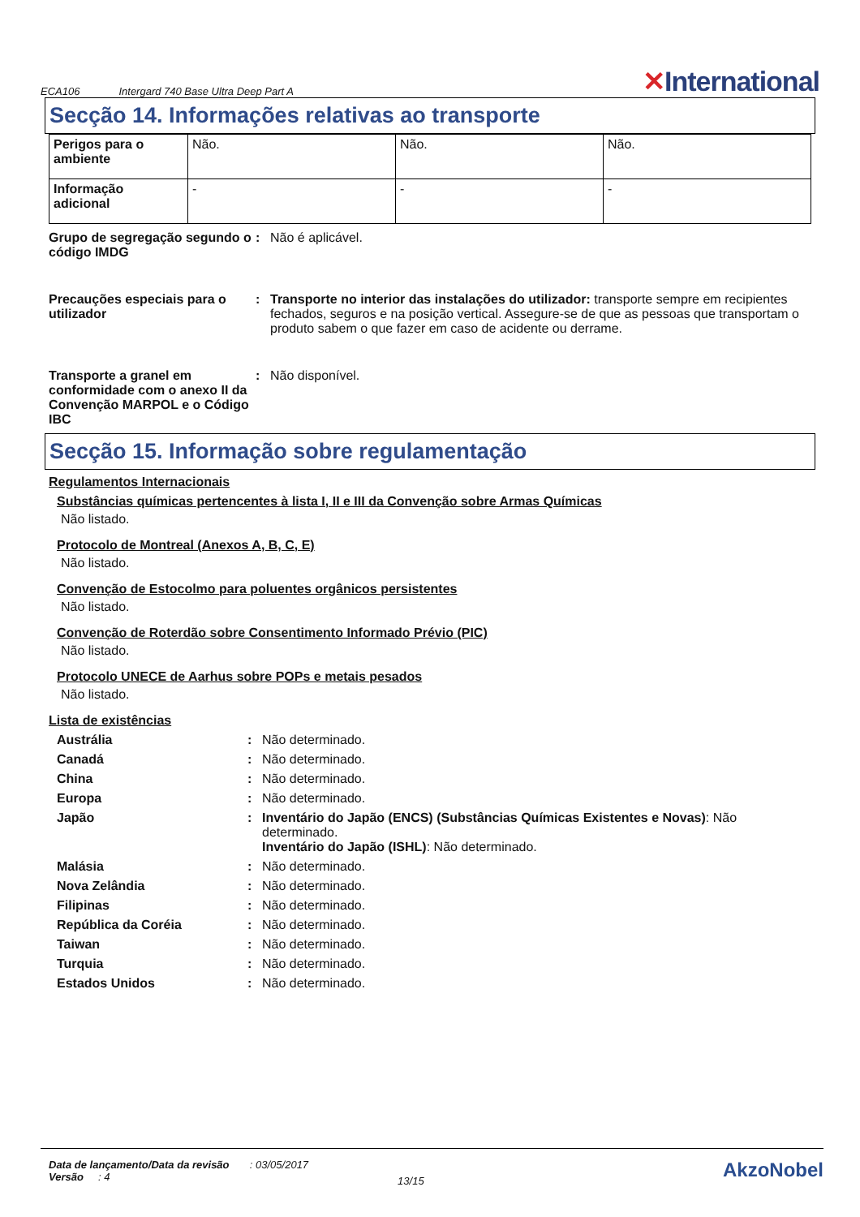ECA106 Intergard 740 Base Ultra Deep Part A
✕International
Secção 14. Informações relativas ao transporte
| Perigos para o ambiente | Não. | Não. | Não. |
| Informação adicional | - | - | - |
Grupo de segregação segundo o código IMDG
: Não é aplicável.
Precauções especiais para o utilizador
: Transporte no interior das instalações do utilizador: transporte sempre em recipientes fechados, seguros e na posição vertical. Assegure-se de que as pessoas que transportam o produto sabem o que fazer em caso de acidente ou derrame.
Transporte a granel em conformidade com o anexo II da Convenção MARPOL e o Código IBC
: Não disponível.
Secção 15. Informação sobre regulamentação
Regulamentos Internacionais
Substâncias químicas pertencentes à lista I, II e III da Convenção sobre Armas Químicas
Não listado.
Protocolo de Montreal (Anexos A, B, C, E)
Não listado.
Convenção de Estocolmo para poluentes orgânicos persistentes
Não listado.
Convenção de Roterdão sobre Consentimento Informado Prévio (PIC)
Não listado.
Protocolo UNECE de Aarhus sobre POPs e metais pesados
Não listado.
Lista de existências
Austrália : Não determinado.
Canadá : Não determinado.
China : Não determinado.
Europa : Não determinado.
Japão : Inventário do Japão (ENCS) (Substâncias Químicas Existentes e Novas): Não determinado.
Inventário do Japão (ISHL): Não determinado.
Malásia : Não determinado.
Nova Zelândia : Não determinado.
Filipinas : Não determinado.
República da Coréia : Não determinado.
Taiwan : Não determinado.
Turquia : Não determinado.
Estados Unidos : Não determinado.
Data de lançamento/Data da revisão : 03/05/2017
Versão : 4
13/15
AkzoNobel